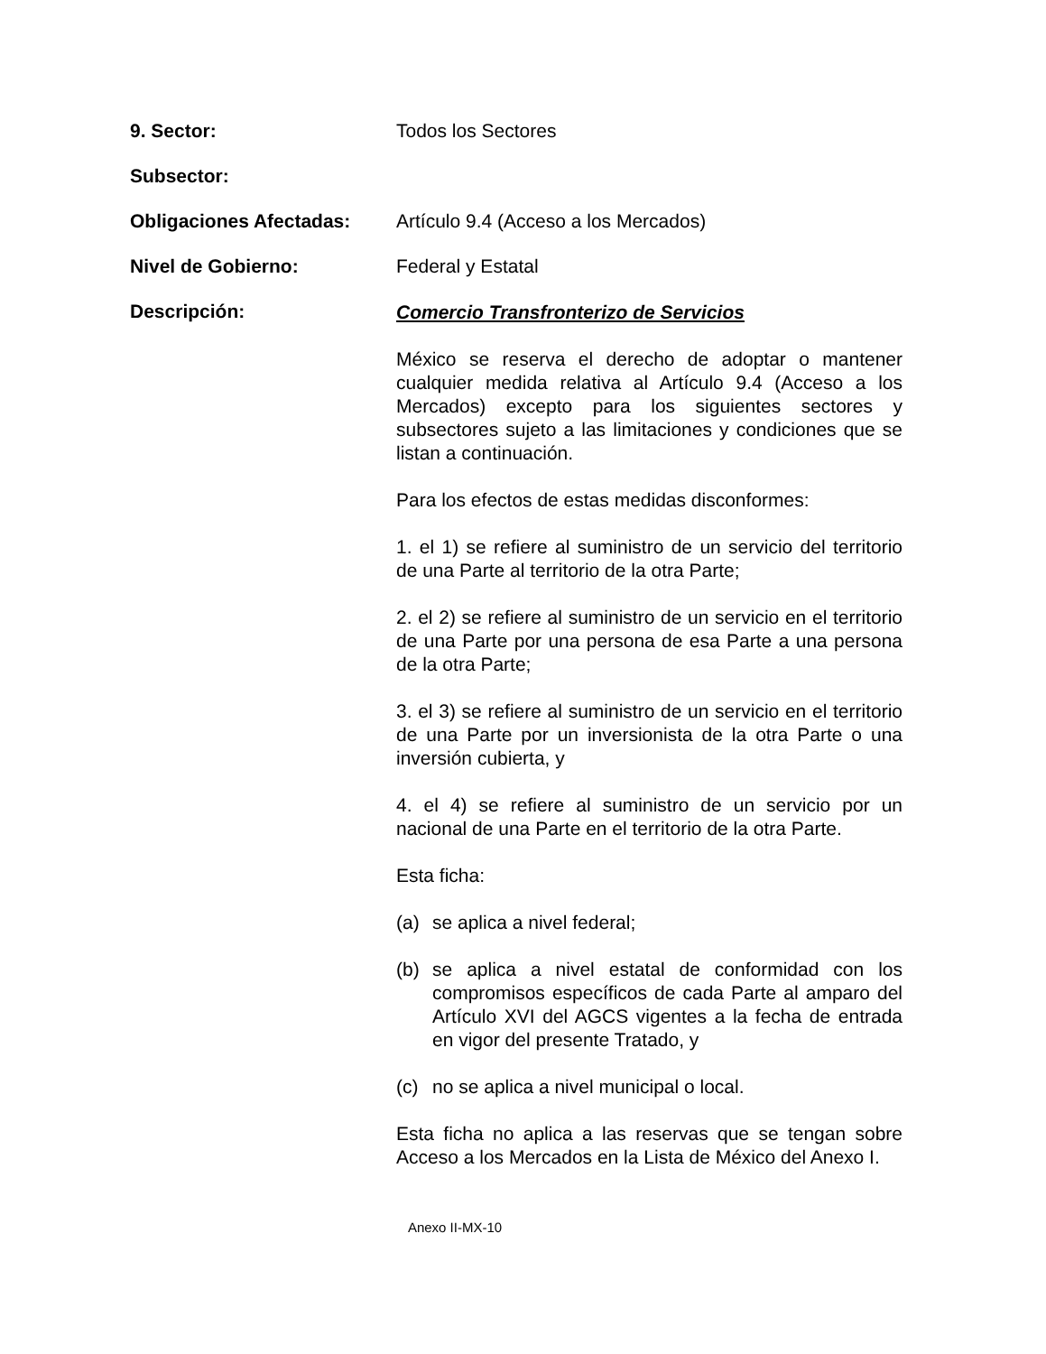9. Sector: Todos los Sectores
Subsector:
Obligaciones Afectadas: Artículo 9.4 (Acceso a los Mercados)
Nivel de Gobierno: Federal y Estatal
Descripción:
Comercio Transfronterizo de Servicios
México se reserva el derecho de adoptar o mantener cualquier medida relativa al Artículo 9.4 (Acceso a los Mercados) excepto para los siguientes sectores y subsectores sujeto a las limitaciones y condiciones que se listan a continuación.
Para los efectos de estas medidas disconformes:
1. el 1) se refiere al suministro de un servicio del territorio de una Parte al territorio de la otra Parte;
2. el 2) se refiere al suministro de un servicio en el territorio de una Parte por una persona de esa Parte a una persona de la otra Parte;
3. el 3) se refiere al suministro de un servicio en el territorio de una Parte por un inversionista de la otra Parte o una inversión cubierta, y
4. el 4) se refiere al suministro de un servicio por un nacional de una Parte en el territorio de la otra Parte.
Esta ficha:
(a) se aplica a nivel federal;
(b) se aplica a nivel estatal de conformidad con los compromisos específicos de cada Parte al amparo del Artículo XVI del AGCS vigentes a la fecha de entrada en vigor del presente Tratado, y
(c) no se aplica a nivel municipal o local.
Esta ficha no aplica a las reservas que se tengan sobre Acceso a los Mercados en la Lista de México del Anexo I.
Anexo II-MX-10